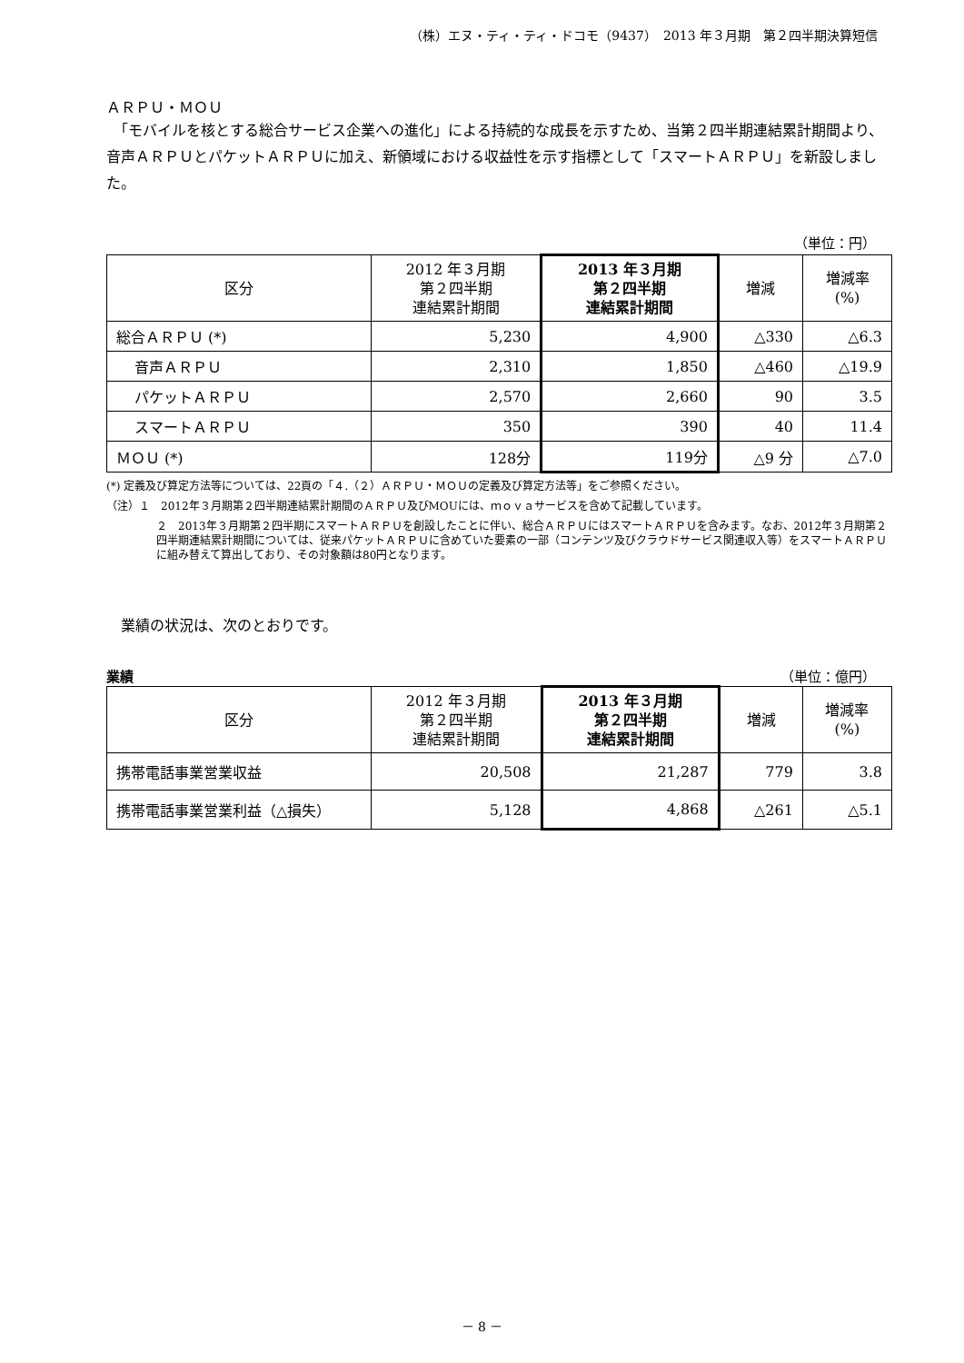（株）エヌ・ティ・ティ・ドコモ（9437）　2013 年３月期　第２四半期決算短信
ＡＲＰＵ・ＭＯＵ
　「モバイルを核とする総合サービス企業への進化」による持続的な成長を示すため、当第２四半期連結累計期間より、音声ＡＲＰＵとパケットＡＲＰＵに加え、新領域における収益性を示す指標として「スマートＡＲＰＵ」を新設しました。
（単位：円）
| 区分 | 2012 年３月期 第２四半期 連結累計期間 | 2013 年３月期 第２四半期 連結累計期間 | 増減 | 増減率 (%) |
| --- | --- | --- | --- | --- |
| 総合ＡＲＰＵ (*) | 5,230 | 4,900 | △330 | △6.3 |
| 音声ＡＲＰＵ | 2,310 | 1,850 | △460 | △19.9 |
| パケットＡＲＰＵ | 2,570 | 2,660 | 90 | 3.5 |
| スマートＡＲＰＵ | 350 | 390 | 40 | 11.4 |
| ＭＯＵ (*) | 128分 | 119分 | △9 分 | △7.0 |
(*) 定義及び算定方法等については、22頁の「４.（２）ＡＲＰＵ・ＭＯＵの定義及び算定方法等」をご参照ください。
（注）１　2012年３月期第２四半期連結累計期間のＡＲＰＵ及びMOUには、ｍｏｖａサービスを含めて記載しています。
２　2013年３月期第２四半期にスマートＡＲＰＵを創設したことに伴い、総合ＡＲＰＵにはスマートＡＲＰＵを含みます。なお、2012年３月期第２四半期連結累計期間については、従来パケットＡＲＰＵに含めていた要素の一部（コンテンツ及びクラウドサービス関連収入等）をスマートＡＲＰＵに組み替えて算出しており、その対象額は80円となります。
　業績の状況は、次のとおりです。
業績 （単位：億円）
| 区分 | 2012 年３月期 第２四半期 連結累計期間 | 2013 年３月期 第２四半期 連結累計期間 | 増減 | 増減率 (%) |
| --- | --- | --- | --- | --- |
| 携帯電話事業営業収益 | 20,508 | 21,287 | 779 | 3.8 |
| 携帯電話事業営業利益（△損失） | 5,128 | 4,868 | △261 | △5.1 |
－ 8 －